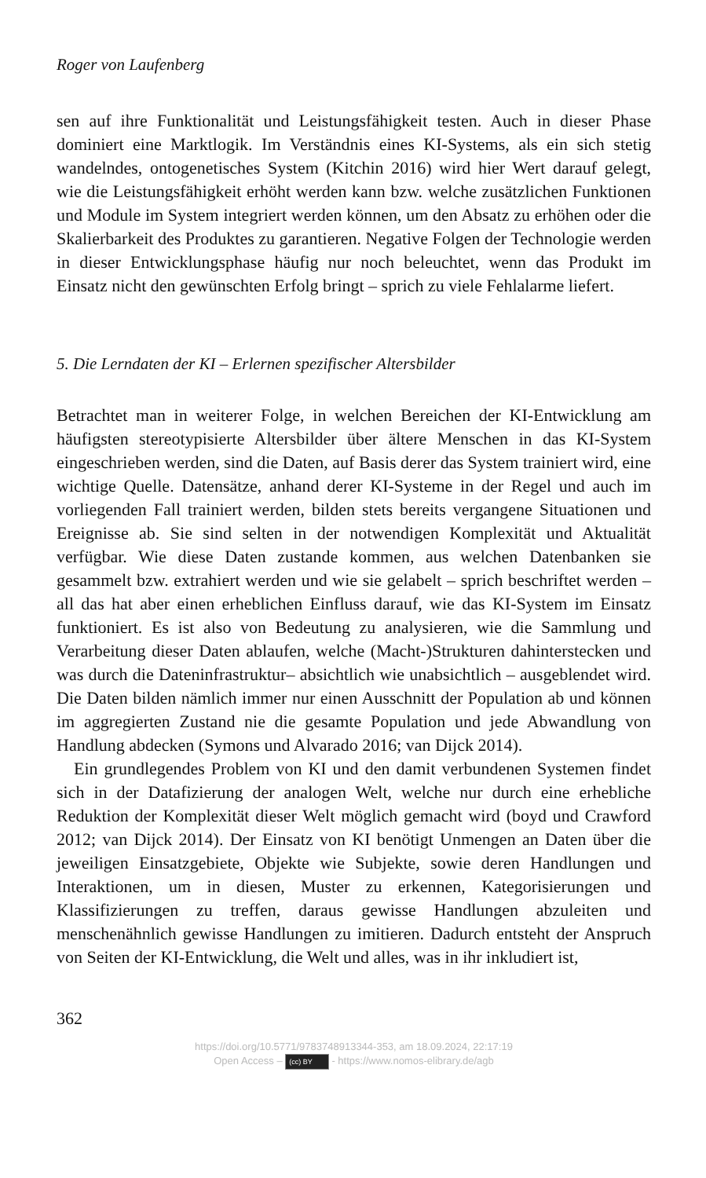Roger von Laufenberg
sen auf ihre Funktionalität und Leistungsfähigkeit testen. Auch in dieser Phase dominiert eine Marktlogik. Im Verständnis eines KI-Systems, als ein sich stetig wandelndes, ontogenetisches System (Kitchin 2016) wird hier Wert darauf gelegt, wie die Leistungsfähigkeit erhöht werden kann bzw. welche zusätzlichen Funktionen und Module im System integriert werden können, um den Absatz zu erhöhen oder die Skalierbarkeit des Produktes zu garantieren. Negative Folgen der Technologie werden in dieser Entwicklungsphase häufig nur noch beleuchtet, wenn das Produkt im Einsatz nicht den gewünschten Erfolg bringt – sprich zu viele Fehlalarme liefert.
5. Die Lerndaten der KI – Erlernen spezifischer Altersbilder
Betrachtet man in weiterer Folge, in welchen Bereichen der KI-Entwicklung am häufigsten stereotypisierte Altersbilder über ältere Menschen in das KI-System eingeschrieben werden, sind die Daten, auf Basis derer das System trainiert wird, eine wichtige Quelle. Datensätze, anhand derer KI-Systeme in der Regel und auch im vorliegenden Fall trainiert werden, bilden stets bereits vergangene Situationen und Ereignisse ab. Sie sind selten in der notwendigen Komplexität und Aktualität verfügbar. Wie diese Daten zustande kommen, aus welchen Datenbanken sie gesammelt bzw. extrahiert werden und wie sie gelabelt – sprich beschriftet werden – all das hat aber einen erheblichen Einfluss darauf, wie das KI-System im Einsatz funktioniert. Es ist also von Bedeutung zu analysieren, wie die Sammlung und Verarbeitung dieser Daten ablaufen, welche (Macht-)Strukturen dahinterstecken und was durch die Dateninfrastruktur– absichtlich wie unabsichtlich – ausgeblendet wird. Die Daten bilden nämlich immer nur einen Ausschnitt der Population ab und können im aggregierten Zustand nie die gesamte Population und jede Abwandlung von Handlung abdecken (Symons und Alvarado 2016; van Dijck 2014).
Ein grundlegendes Problem von KI und den damit verbundenen Systemen findet sich in der Datafizierung der analogen Welt, welche nur durch eine erhebliche Reduktion der Komplexität dieser Welt möglich gemacht wird (boyd und Crawford 2012; van Dijck 2014). Der Einsatz von KI benötigt Unmengen an Daten über die jeweiligen Einsatzgebiete, Objekte wie Subjekte, sowie deren Handlungen und Interaktionen, um in diesen, Muster zu erkennen, Kategorisierungen und Klassifizierungen zu treffen, daraus gewisse Handlungen abzuleiten und menschenähnlich gewisse Handlungen zu imitieren. Dadurch entsteht der Anspruch von Seiten der KI-Entwicklung, die Welt und alles, was in ihr inkludiert ist,
362
https://doi.org/10.5771/9783748913344-353, am 18.09.2024, 22:17:19
Open Access – (cc) BY - https://www.nomos-elibrary.de/agb